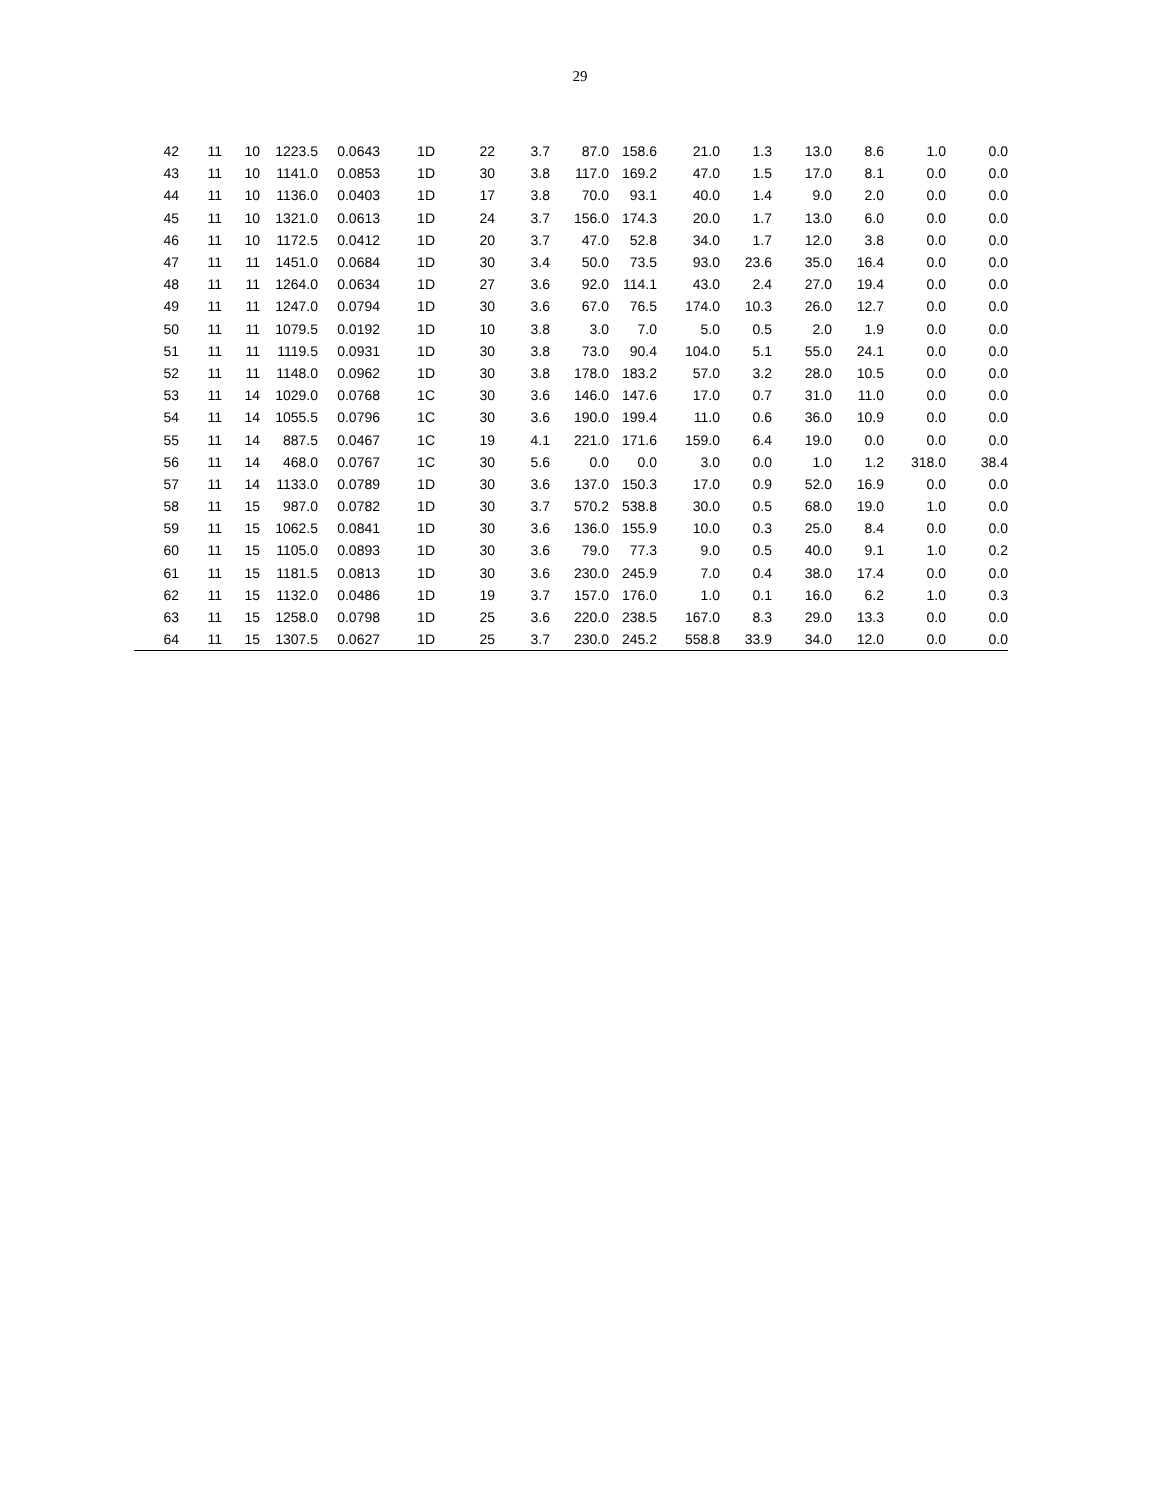29
| 42 | 11 | 10 | 1223.5 | 0.0643 | 1D | 22 | 3.7 | 87.0 | 158.6 | 21.0 | 1.3 | 13.0 | 8.6 | 1.0 | 0.0 |
| 43 | 11 | 10 | 1141.0 | 0.0853 | 1D | 30 | 3.8 | 117.0 | 169.2 | 47.0 | 1.5 | 17.0 | 8.1 | 0.0 | 0.0 |
| 44 | 11 | 10 | 1136.0 | 0.0403 | 1D | 17 | 3.8 | 70.0 | 93.1 | 40.0 | 1.4 | 9.0 | 2.0 | 0.0 | 0.0 |
| 45 | 11 | 10 | 1321.0 | 0.0613 | 1D | 24 | 3.7 | 156.0 | 174.3 | 20.0 | 1.7 | 13.0 | 6.0 | 0.0 | 0.0 |
| 46 | 11 | 10 | 1172.5 | 0.0412 | 1D | 20 | 3.7 | 47.0 | 52.8 | 34.0 | 1.7 | 12.0 | 3.8 | 0.0 | 0.0 |
| 47 | 11 | 11 | 1451.0 | 0.0684 | 1D | 30 | 3.4 | 50.0 | 73.5 | 93.0 | 23.6 | 35.0 | 16.4 | 0.0 | 0.0 |
| 48 | 11 | 11 | 1264.0 | 0.0634 | 1D | 27 | 3.6 | 92.0 | 114.1 | 43.0 | 2.4 | 27.0 | 19.4 | 0.0 | 0.0 |
| 49 | 11 | 11 | 1247.0 | 0.0794 | 1D | 30 | 3.6 | 67.0 | 76.5 | 174.0 | 10.3 | 26.0 | 12.7 | 0.0 | 0.0 |
| 50 | 11 | 11 | 1079.5 | 0.0192 | 1D | 10 | 3.8 | 3.0 | 7.0 | 5.0 | 0.5 | 2.0 | 1.9 | 0.0 | 0.0 |
| 51 | 11 | 11 | 1119.5 | 0.0931 | 1D | 30 | 3.8 | 73.0 | 90.4 | 104.0 | 5.1 | 55.0 | 24.1 | 0.0 | 0.0 |
| 52 | 11 | 11 | 1148.0 | 0.0962 | 1D | 30 | 3.8 | 178.0 | 183.2 | 57.0 | 3.2 | 28.0 | 10.5 | 0.0 | 0.0 |
| 53 | 11 | 14 | 1029.0 | 0.0768 | 1C | 30 | 3.6 | 146.0 | 147.6 | 17.0 | 0.7 | 31.0 | 11.0 | 0.0 | 0.0 |
| 54 | 11 | 14 | 1055.5 | 0.0796 | 1C | 30 | 3.6 | 190.0 | 199.4 | 11.0 | 0.6 | 36.0 | 10.9 | 0.0 | 0.0 |
| 55 | 11 | 14 | 887.5 | 0.0467 | 1C | 19 | 4.1 | 221.0 | 171.6 | 159.0 | 6.4 | 19.0 | 0.0 | 0.0 | 0.0 |
| 56 | 11 | 14 | 468.0 | 0.0767 | 1C | 30 | 5.6 | 0.0 | 0.0 | 3.0 | 0.0 | 1.0 | 1.2 | 318.0 | 38.4 |
| 57 | 11 | 14 | 1133.0 | 0.0789 | 1D | 30 | 3.6 | 137.0 | 150.3 | 17.0 | 0.9 | 52.0 | 16.9 | 0.0 | 0.0 |
| 58 | 11 | 15 | 987.0 | 0.0782 | 1D | 30 | 3.7 | 570.2 | 538.8 | 30.0 | 0.5 | 68.0 | 19.0 | 1.0 | 0.0 |
| 59 | 11 | 15 | 1062.5 | 0.0841 | 1D | 30 | 3.6 | 136.0 | 155.9 | 10.0 | 0.3 | 25.0 | 8.4 | 0.0 | 0.0 |
| 60 | 11 | 15 | 1105.0 | 0.0893 | 1D | 30 | 3.6 | 79.0 | 77.3 | 9.0 | 0.5 | 40.0 | 9.1 | 1.0 | 0.2 |
| 61 | 11 | 15 | 1181.5 | 0.0813 | 1D | 30 | 3.6 | 230.0 | 245.9 | 7.0 | 0.4 | 38.0 | 17.4 | 0.0 | 0.0 |
| 62 | 11 | 15 | 1132.0 | 0.0486 | 1D | 19 | 3.7 | 157.0 | 176.0 | 1.0 | 0.1 | 16.0 | 6.2 | 1.0 | 0.3 |
| 63 | 11 | 15 | 1258.0 | 0.0798 | 1D | 25 | 3.6 | 220.0 | 238.5 | 167.0 | 8.3 | 29.0 | 13.3 | 0.0 | 0.0 |
| 64 | 11 | 15 | 1307.5 | 0.0627 | 1D | 25 | 3.7 | 230.0 | 245.2 | 558.8 | 33.9 | 34.0 | 12.0 | 0.0 | 0.0 |